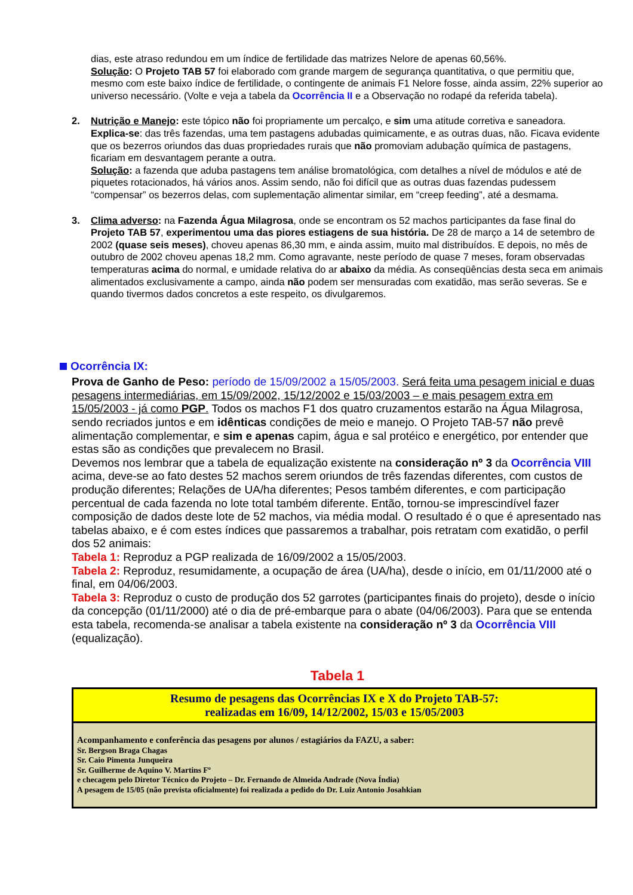dias, este atraso redundou em um índice de fertilidade das matrizes Nelore de apenas 60,56%.
Solução: O Projeto TAB 57 foi elaborado com grande margem de segurança quantitativa, o que permitiu que, mesmo com este baixo índice de fertilidade, o contingente de animais F1 Nelore fosse, ainda assim, 22% superior ao universo necessário. (Volte e veja a tabela da Ocorrência II e a Observação no rodapé da referida tabela).
2. Nutrição e Manejo: este tópico não foi propriamente um percalço, e sim uma atitude corretiva e saneadora. Explica-se: das três fazendas, uma tem pastagens adubadas quimicamente, e as outras duas, não. Ficava evidente que os bezerros oriundos das duas propriedades rurais que não promoviam adubação química de pastagens, ficariam em desvantagem perante a outra.
Solução: a fazenda que aduba pastagens tem análise bromatológica, com detalhes a nível de módulos e até de piquetes rotacionados, há vários anos. Assim sendo, não foi difícil que as outras duas fazendas pudessem “compensar” os bezerros delas, com suplementação alimentar similar, em “creep feeding”, até a desmama.
3. Clima adverso: na Fazenda Água Milagrosa, onde se encontram os 52 machos participantes da fase final do Projeto TAB 57, experimentou uma das piores estiagens de sua história. De 28 de março a 14 de setembro de 2002 (quase seis meses), choveu apenas 86,30 mm, e ainda assim, muito mal distribuídos. E depois, no mês de outubro de 2002 choveu apenas 18,2 mm. Como agravante, neste período de quase 7 meses, foram observadas temperaturas acima do normal, e umidade relativa do ar abaixo da média. As conseqüências desta seca em animais alimentados exclusivamente a campo, ainda não podem ser mensuradas com exatidão, mas serão severas. Se e quando tivermos dados concretos a este respeito, os divulgaremos.
Ocorrência IX:
Prova de Ganho de Peso: período de 15/09/2002 a 15/05/2003. Será feita uma pesagem inicial e duas pesagens intermediárias, em 15/09/2002, 15/12/2002 e 15/03/2003 – e mais pesagem extra em 15/05/2003 - já como PGP. Todos os machos F1 dos quatro cruzamentos estarão na Água Milagrosa, sendo recriados juntos e em idênticas condições de meio e manejo. O Projeto TAB-57 não prevê alimentação complementar, e sim e apenas capim, água e sal protéico e energético, por entender que estas são as condições que prevalecem no Brasil.
Devemos nos lembrar que a tabela de equalização existente na consideração nº 3 da Ocorrência VIII acima, deve-se ao fato destes 52 machos serem oriundos de três fazendas diferentes, com custos de produção diferentes; Relações de UA/ha diferentes; Pesos também diferentes, e com participação percentual de cada fazenda no lote total também diferente. Então, tornou-se imprescindível fazer composição de dados deste lote de 52 machos, via média modal. O resultado é o que é apresentado nas tabelas abaixo, e é com estes índices que passaremos a trabalhar, pois retratam com exatidão, o perfil dos 52 animais:
Tabela 1: Reproduz a PGP realizada de 16/09/2002 a 15/05/2003.
Tabela 2: Reproduz, resumidamente, a ocupação de área (UA/ha), desde o início, em 01/11/2000 até o final, em 04/06/2003.
Tabela 3: Reproduz o custo de produção dos 52 garrotes (participantes finais do projeto), desde o início da concepção (01/11/2000) até o dia de pré-embarque para o abate (04/06/2003). Para que se entenda esta tabela, recomenda-se analisar a tabela existente na consideração nº 3 da Ocorrência VIII (equalização).
Tabela 1
| Resumo de pesagens das Ocorrências IX e X do Projeto TAB-57: realizadas em 16/09, 14/12/2002, 15/03 e 15/05/2003 |
| Acompanhamento e conferência das pesagens por alunos / estagiários da FAZU, a saber: Sr. Bergson Braga Chagas Sr. Caio Pimenta Junqueira Sr. Guilherme de Aquino V. Martins Fº e checagem pelo Diretor Técnico do Projeto – Dr. Fernando de Almeida Andrade (Nova Índia) A pesagem de 15/05 (não prevista oficialmente) foi realizada a pedido do Dr. Luiz Antonio Josahkian |